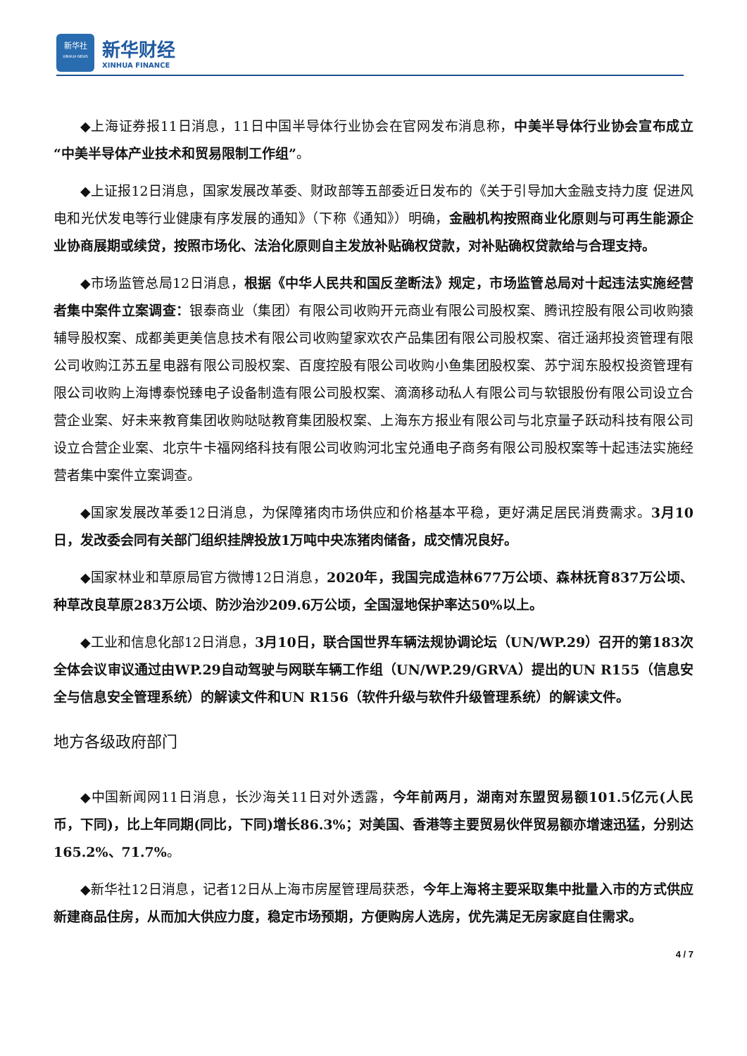新华社
XINHUA NEWS
新华财经
XINHUA FINANCE
◆上海证券报11日消息，11日中国半导体行业协会在官网发布消息称，中美半导体行业协会宣布成立“中美半导体产业技术和贸易限制工作组”。
◆上证报12日消息，国家发展改革委、财政部等五部委近日发布的《关于引导加大金融支持力度 促进风电和光伏发电等行业健康有序发展的通知》（下称《通知》）明确，金融机构按照商业化原则与可再生能源企业协商展期或续贷，按照市场化、法治化原则自主发放补贴确权贷款，对补贴确权贷款给与合理支持。
◆市场监管总局12日消息，根据《中华人民共和国反垄断法》规定，市场监管总局对十起违法实施经营者集中案件立案调查：银泰商业（集团）有限公司收购开元商业有限公司股权案、腾讯控股有限公司收购猿辅导股权案、成都美更美信息技术有限公司收购望家欢农产品集团有限公司股权案、宿迁涵邦投资管理有限公司收购江苏五星电器有限公司股权案、百度控股有限公司收购小鱼集团股权案、苏宁润东股权投资管理有限公司收购上海博泰悦臻电子设备制造有限公司股权案、滴滴移动私人有限公司与软银股份有限公司设立合营企业案、好未来教育集团收购哒哒教育集团股权案、上海东方报业有限公司与北京量子跃动科技有限公司设立合营企业案、北京牛卡福网络科技有限公司收购河北宝兑通电子商务有限公司股权案等十起违法实施经营者集中案件立案调查。
◆国家发展改革委12日消息，为保障猪肉市场供应和价格基本平稳，更好满足居民消费需求。3月10日，发改委会同有关部门组织挂牌投放1万吨中央冻猪肉储备，成交情况良好。
◆国家林业和草原局官方微博12日消息，2020年，我国完成造林677万公顷、森林抚育837万公顷、种草改良草原283万公顷、防沙治沙209.6万公顷，全国湿地保护率达50%以上。
◆工业和信息化部12日消息，3月10日，联合国世界车辆法规协调论坛（UN/WP.29）召开的第183次全体会议审议通过由WP.29自动驾驶与网联车辆工作组（UN/WP.29/GRVA）提出的UN R155（信息安全与信息安全管理系统）的解读文件和UN R156（软件升级与软件升级管理系统）的解读文件。
地方各级政府部门
◆中国新闻网11日消息，长沙海关11日对外透露，今年前两月，湖南对东盟贸易额101.5亿元(人民币，下同)，比上年同期(同比，下同)增长86.3%；对美国、香港等主要贸易伙伴贸易额亦增速迅猛，分别达165.2%、71.7%。
◆新华社12日消息，记者12日从上海市房屋管理局获悉，今年上海将主要采取集中批量入市的方式供应新建商品住房，从而加大供应力度，稳定市场预期，方便购房人选房，优先满足无房家庭自住需求。
4 / 7